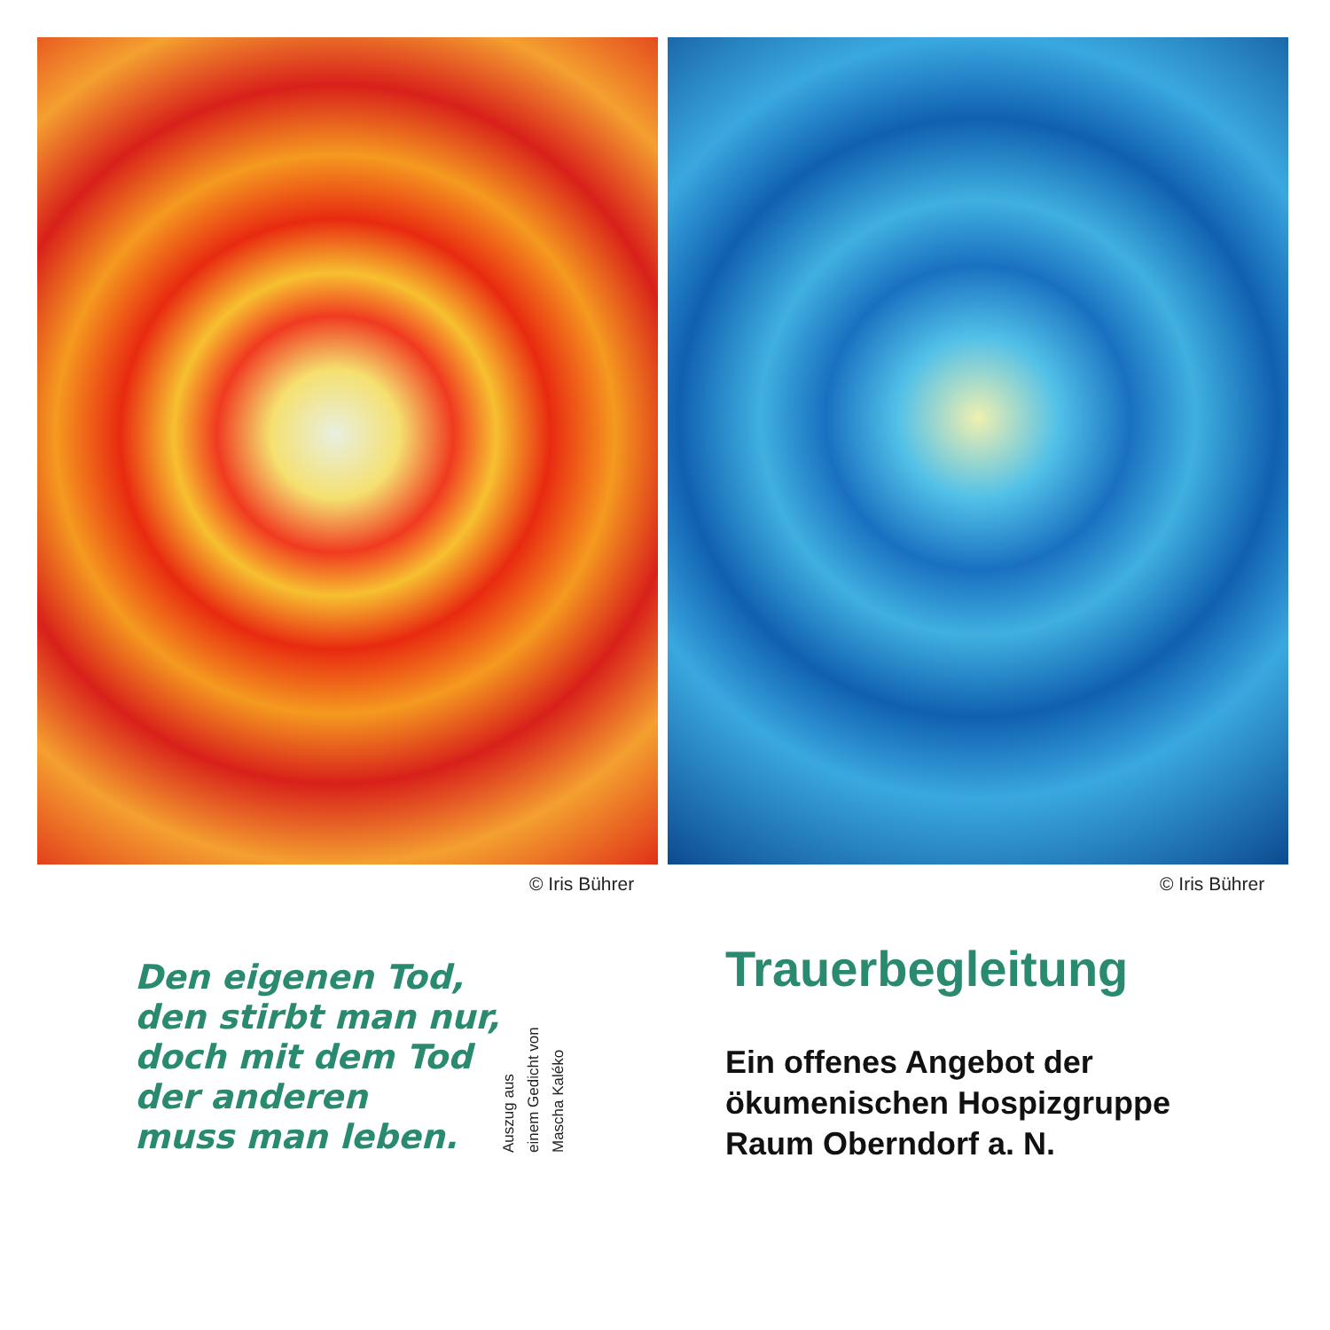© Iris Bührer © Iris Bührer
Den eigenen Tod,
den stirbt man nur,
doch mit dem Tod
der anderen
muss man leben.
Auszug aus
einem Gedicht von
Mascha Kaléko
Trauerbegleitung
Ein offenes Angebot der
ökumenischen Hospizgruppe
Raum Oberndorf a. N.